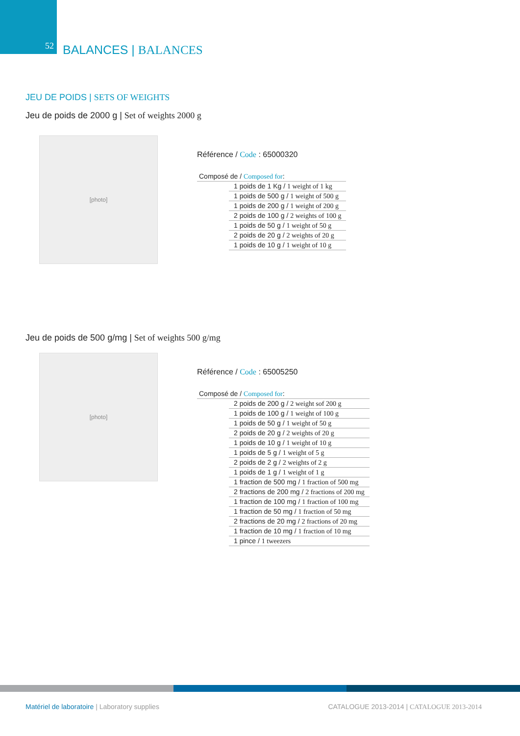52
BALANCES | BALANCES
JEU DE POIDS | SETS OF WEIGHTS
Jeu de poids de 2000 g | Set of weights 2000 g
[photo]
Référence / Code : 65000320
| Composé de / Composed for : | |
| | 1 poids de 1 Kg / 1 weight of 1 kg |
| | 1 poids de 500 g / 1 weight of 500 g |
| | 1 poids de 200 g / 1 weight of 200 g |
| | 2 poids de 100 g / 2 weights of 100 g |
| | 1 poids de 50 g / 1 weight of 50 g |
| | 2 poids de 20 g / 2 weights of 20 g |
| | 1 poids de 10 g / 1 weight of 10 g |
Jeu de poids de 500 g/mg | Set of weights 500 g/mg
[photo]
Référence / Code : 65005250
| Composé de / Composed for : | |
| | 2 poids de 200 g / 2 weight sof 200 g |
| | 1 poids de 100 g / 1 weight of 100 g |
| | 1 poids de 50 g / 1 weight of 50 g |
| | 2 poids de 20 g / 2 weights of 20 g |
| | 1 poids de 10 g / 1 weight of 10 g |
| | 1 poids de 5 g / 1 weight of 5 g |
| | 2 poids de 2 g / 2 weights of 2 g |
| | 1 poids de 1 g / 1 weight of 1 g |
| | 1 fraction de 500 mg / 1 fraction of 500 mg |
| | 2 fractions de 200 mg / 2 fractions of 200 mg |
| | 1 fraction de 100 mg / 1 fraction of 100 mg |
| | 1 fraction de 50 mg / 1 fraction of 50 mg |
| | 2 fractions de 20 mg / 2 fractions of 20 mg |
| | 1 fraction de 10 mg / 1 fraction of 10 mg |
| | 1 pince / 1 tweezers |
Matériel de laboratoire | Laboratory supplies
CATALOGUE 2013-2014 | CATALOGUE 2013-2014